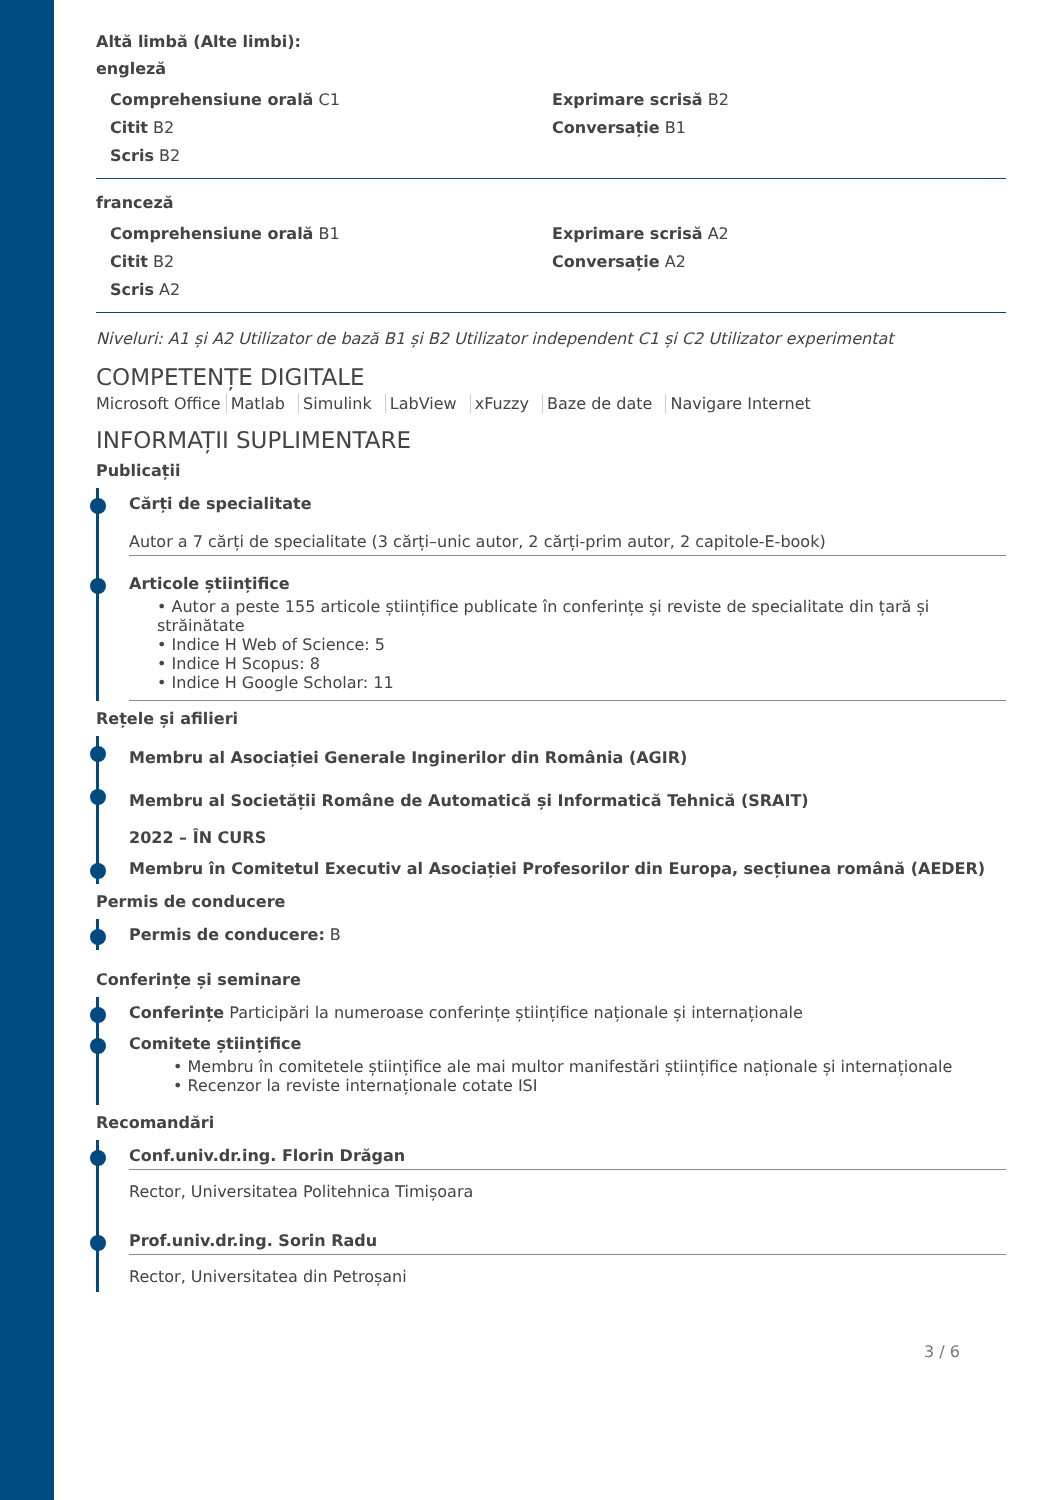Altă limbă (Alte limbi):
engleză
Comprehensiune orală C1
Exprimare scrisă B2
Citit B2
Conversație B1
Scris B2
franceză
Comprehensiune orală B1
Exprimare scrisă A2
Citit B2
Conversație A2
Scris A2
Niveluri: A1 și A2 Utilizator de bază B1 și B2 Utilizator independent C1 și C2 Utilizator experimentat
COMPETENȚE DIGITALE
Microsoft Office Matlab Simulink LabView xFuzzy Baze de date Navigare Internet
INFORMAȚII SUPLIMENTARE
Publicații
Cărți de specialitate
Autor a 7 cărți de specialitate (3 cărți–unic autor, 2 cărți-prim autor, 2 capitole-E-book)
Articole științifice
• Autor a peste 155 articole științifice publicate în conferințe și reviste de specialitate din țară și străinătate
• Indice H Web of Science: 5
• Indice H Scopus: 8
• Indice H Google Scholar: 11
Rețele și afilieri
Membru al Asociației Generale Inginerilor din România (AGIR)
Membru al Societății Române de Automatică și Informatică Tehnică (SRAIT)
2022 – ÎN CURS
Membru în Comitetul Executiv al Asociației Profesorilor din Europa, secțiunea română (AEDER)
Permis de conducere
Permis de conducere: B
Conferințe și seminare
Conferințe Participări la numeroase conferințe științifice naționale și internaționale
Comitete științifice
• Membru în comitetele științifice ale mai multor manifestări științifice naționale și internaționale
• Recenzor la reviste internaționale cotate ISI
Recomandări
Conf.univ.dr.ing. Florin Drăgan
Rector, Universitatea Politehnica Timișoara
Prof.univ.dr.ing. Sorin Radu
Rector, Universitatea din Petroșani
3 / 6